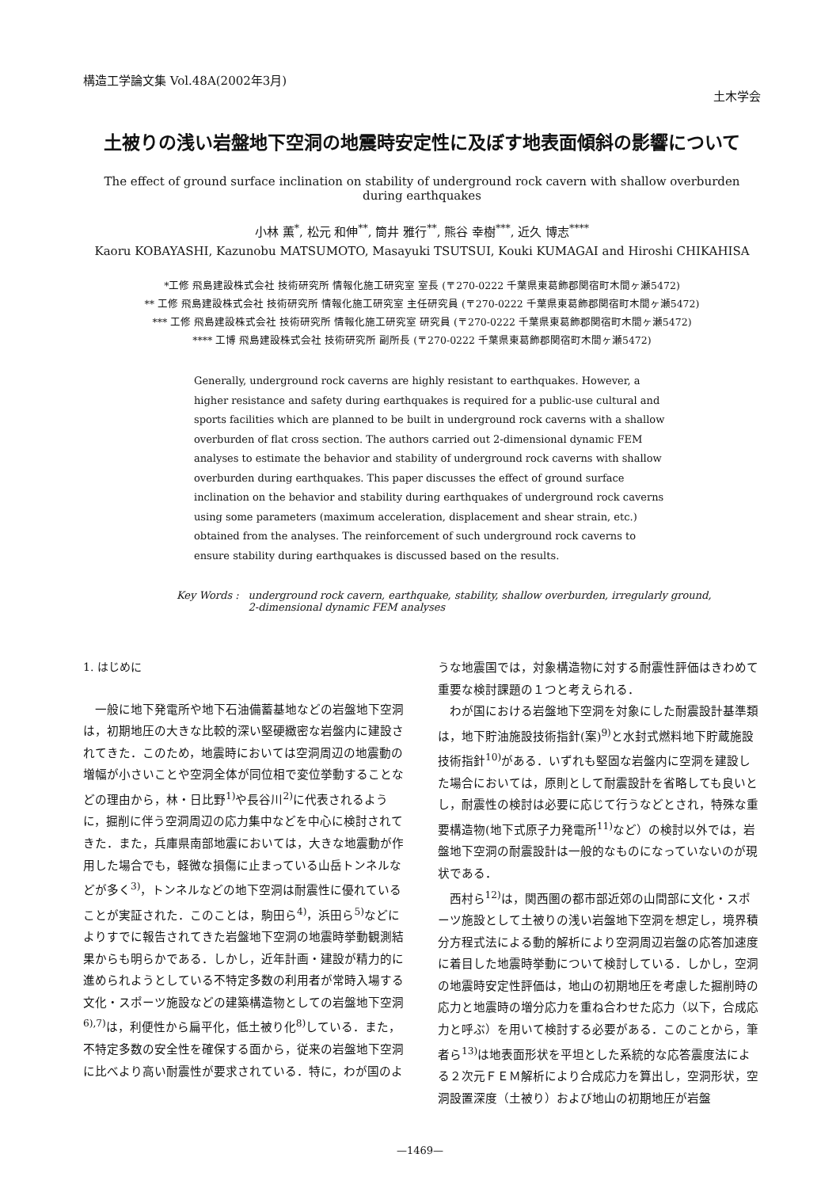構造工学論文集 Vol.48A(2002年3月)
土木学会
土被りの浅い岩盤地下空洞の地震時安定性に及ぼす地表面傾斜の影響について
The effect of ground surface inclination on stability of underground rock cavern with shallow overburden during earthquakes
小林 薫<sup>*</sup>, 松元 和伸<sup>**</sup>, 筒井 雅行<sup>**</sup>, 熊谷 幸樹<sup>***</sup>, 近久 博志<sup>****</sup>
Kaoru KOBAYASHI, Kazunobu MATSUMOTO, Masayuki TSUTSUI, Kouki KUMAGAI and Hiroshi CHIKAHISA
*工修 飛島建設株式会社 技術研究所 情報化施工研究室 室長 (〒270-0222 千葉県東葛飾郡関宿町木間ヶ瀬5472)
** 工修 飛島建設株式会社 技術研究所 情報化施工研究室 主任研究員 (〒270-0222 千葉県東葛飾郡関宿町木間ヶ瀬5472)
*** 工修 飛島建設株式会社 技術研究所 情報化施工研究室 研究員 (〒270-0222 千葉県東葛飾郡関宿町木間ヶ瀬5472)
**** 工博 飛島建設株式会社 技術研究所 副所長 (〒270-0222 千葉県東葛飾郡関宿町木間ヶ瀬5472)
Generally, underground rock caverns are highly resistant to earthquakes. However, a higher resistance and safety during earthquakes is required for a public-use cultural and sports facilities which are planned to be built in underground rock caverns with a shallow overburden of flat cross section. The authors carried out 2-dimensional dynamic FEM analyses to estimate the behavior and stability of underground rock caverns with shallow overburden during earthquakes. This paper discusses the effect of ground surface inclination on the behavior and stability during earthquakes of underground rock caverns using some parameters (maximum acceleration, displacement and shear strain, etc.) obtained from the analyses. The reinforcement of such underground rock caverns to ensure stability during earthquakes is discussed based on the results.
Key Words : underground rock cavern, earthquake, stability, shallow overburden, irregularly ground,
2-dimensional dynamic FEM analyses
1. はじめに
一般に地下発電所や地下石油備蓄基地などの岩盤地下空洞は，初期地圧の大きな比較的深い堅硬緻密な岩盤内に建設されてきた．このため，地震時においては空洞周辺の地震動の増幅が小さいことや空洞全体が同位相で変位挙動することなどの理由から，林・日比野<sup>1)</sup>や長谷川<sup>2)</sup>に代表されるように，掘削に伴う空洞周辺の応力集中などを中心に検討されてきた．また，兵庫県南部地震においては，大きな地震動が作用した場合でも，軽微な損傷に止まっている山岳トンネルなどが多く<sup>3)</sup>，トンネルなどの地下空洞は耐震性に優れていることが実証された．このことは，駒田ら<sup>4)</sup>，浜田ら<sup>5)</sup>などによりすでに報告されてきた岩盤地下空洞の地震時挙動観測結果からも明らかである．しかし，近年計画・建設が精力的に進められようとしている不特定多数の利用者が常時入場する文化・スポーツ施設などの建築構造物としての岩盤地下空洞<sup>6),7)</sup>は，利便性から扁平化，低土被り化<sup>8)</sup>している．また，不特定多数の安全性を確保する面から，従来の岩盤地下空洞に比べより高い耐震性が要求されている．特に，わが国のよ
うな地震国では，対象構造物に対する耐震性評価はきわめて重要な検討課題の１つと考えられる．
わが国における岩盤地下空洞を対象にした耐震設計基準類は，地下貯油施設技術指針(案)<sup>9)</sup>と水封式燃料地下貯蔵施設技術指針<sup>10)</sup>がある．いずれも堅固な岩盤内に空洞を建設した場合においては，原則として耐震設計を省略しても良いとし，耐震性の検討は必要に応じて行うなどとされ，特殊な重要構造物(地下式原子力発電所<sup>11)</sup>など）の検討以外では，岩盤地下空洞の耐震設計は一般的なものになっていないのが現状である．
西村ら<sup>12)</sup>は，関西圏の都市部近郊の山間部に文化・スポーツ施設として土被りの浅い岩盤地下空洞を想定し，境界積分方程式法による動的解析により空洞周辺岩盤の応答加速度に着目した地震時挙動について検討している．しかし，空洞の地震時安定性評価は，地山の初期地圧を考慮した掘削時の応力と地震時の増分応力を重ね合わせた応力（以下，合成応力と呼ぶ）を用いて検討する必要がある．このことから，筆者ら<sup>13)</sup>は地表面形状を平坦とした系統的な応答震度法による２次元ＦＥＭ解析により合成応力を算出し，空洞形状，空洞設置深度（土被り）および地山の初期地圧が岩盤
—1469—